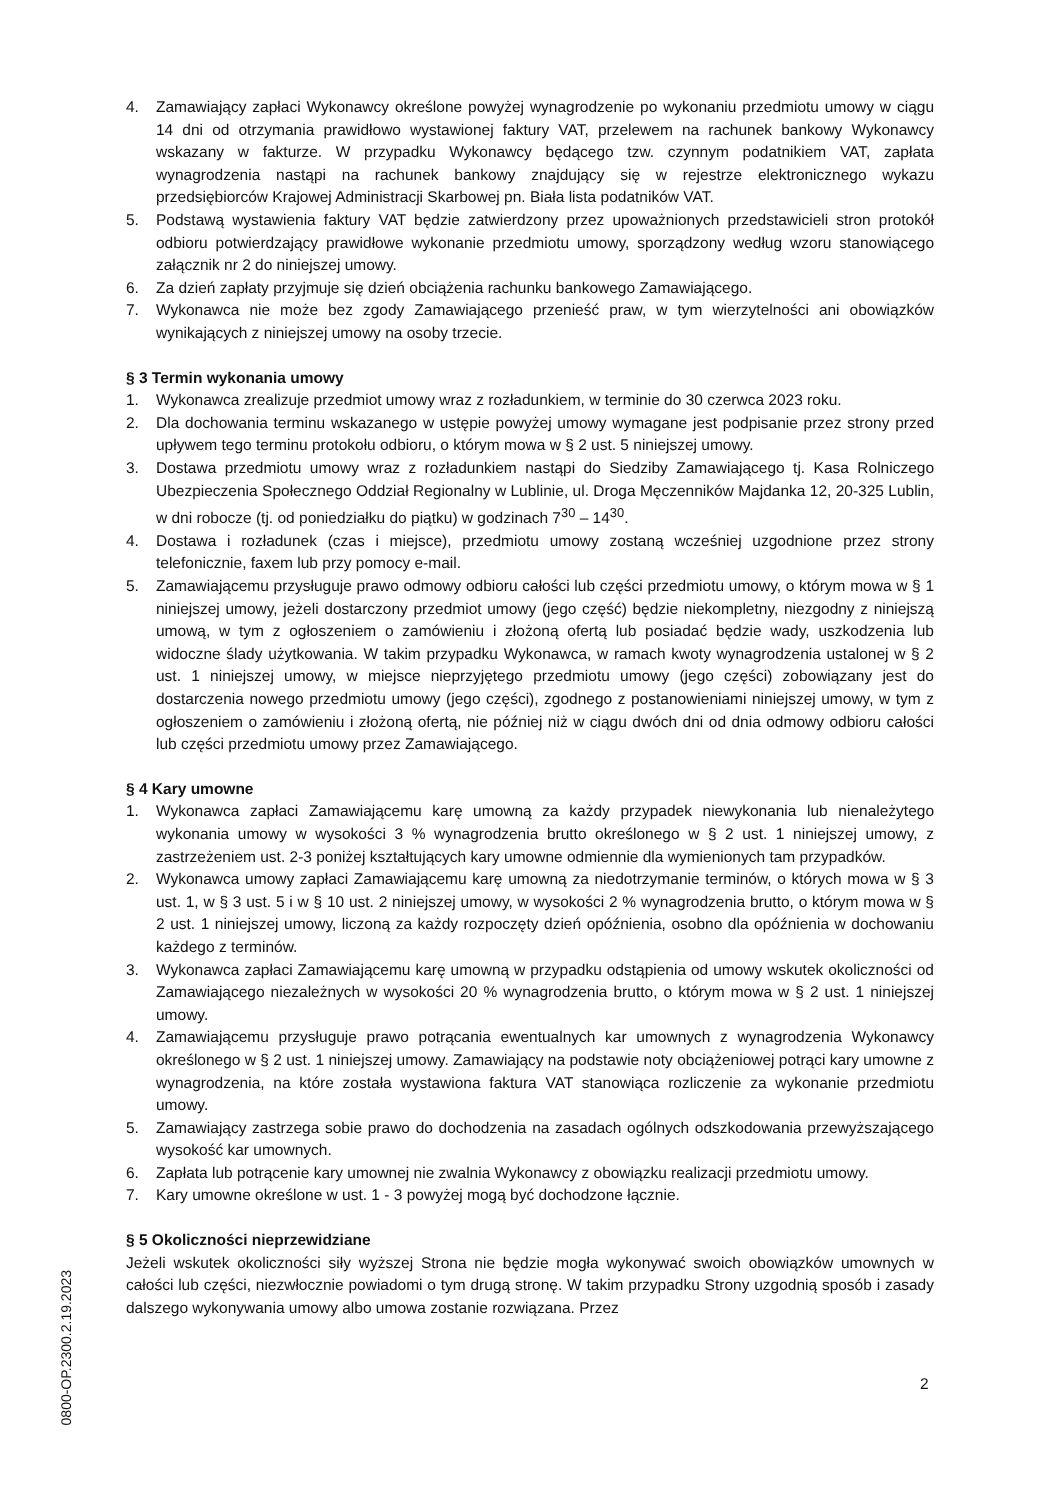4. Zamawiający zapłaci Wykonawcy określone powyżej wynagrodzenie po wykonaniu przedmiotu umowy w ciągu 14 dni od otrzymania prawidłowo wystawionej faktury VAT, przelewem na rachunek bankowy Wykonawcy wskazany w fakturze. W przypadku Wykonawcy będącego tzw. czynnym podatnikiem VAT, zapłata wynagrodzenia nastąpi na rachunek bankowy znajdujący się w rejestrze elektronicznego wykazu przedsiębiorców Krajowej Administracji Skarbowej pn. Biała lista podatników VAT.
5. Podstawą wystawienia faktury VAT będzie zatwierdzony przez upoważnionych przedstawicieli stron protokół odbioru potwierdzający prawidłowe wykonanie przedmiotu umowy, sporządzony według wzoru stanowiącego załącznik nr 2 do niniejszej umowy.
6. Za dzień zapłaty przyjmuje się dzień obciążenia rachunku bankowego Zamawiającego.
7. Wykonawca nie może bez zgody Zamawiającego przenieść praw, w tym wierzytelności ani obowiązków wynikających z niniejszej umowy na osoby trzecie.
§ 3 Termin wykonania umowy
1. Wykonawca zrealizuje przedmiot umowy wraz z rozładunkiem, w terminie do 30 czerwca 2023 roku.
2. Dla dochowania terminu wskazanego w ustępie powyżej umowy wymagane jest podpisanie przez strony przed upływem tego terminu protokołu odbioru, o którym mowa w § 2 ust. 5 niniejszej umowy.
3. Dostawa przedmiotu umowy wraz z rozładunkiem nastąpi do Siedziby Zamawiającego tj. Kasa Rolniczego Ubezpieczenia Społecznego Oddział Regionalny w Lublinie, ul. Droga Męczenników Majdanka 12, 20-325 Lublin, w dni robocze (tj. od poniedziałku do piątku) w godzinach 7<sup>30</sup> – 14<sup>30</sup>.
4. Dostawa i rozładunek (czas i miejsce), przedmiotu umowy zostaną wcześniej uzgodnione przez strony telefonicznie, faxem lub przy pomocy e-mail.
5. Zamawiającemu przysługuje prawo odmowy odbioru całości lub części przedmiotu umowy, o którym mowa w § 1 niniejszej umowy, jeżeli dostarczony przedmiot umowy (jego część) będzie niekompletny, niezgodny z niniejszą umową, w tym z ogłoszeniem o zamówieniu i złożoną ofertą lub posiadać będzie wady, uszkodzenia lub widoczne ślady użytkowania. W takim przypadku Wykonawca, w ramach kwoty wynagrodzenia ustalonej w § 2 ust. 1 niniejszej umowy, w miejsce nieprzyjętego przedmiotu umowy (jego części) zobowiązany jest do dostarczenia nowego przedmiotu umowy (jego części), zgodnego z postanowieniami niniejszej umowy, w tym z ogłoszeniem o zamówieniu i złożoną ofertą, nie później niż w ciągu dwóch dni od dnia odmowy odbioru całości lub części przedmiotu umowy przez Zamawiającego.
§ 4 Kary umowne
1. Wykonawca zapłaci Zamawiającemu karę umowną za każdy przypadek niewykonania lub nienależytego wykonania umowy w wysokości 3 % wynagrodzenia brutto określonego w § 2 ust. 1 niniejszej umowy, z zastrzeżeniem ust. 2-3 poniżej kształtujących kary umowne odmiennie dla wymienionych tam przypadków.
2. Wykonawca umowy zapłaci Zamawiającemu karę umowną za niedotrzymanie terminów, o których mowa w § 3 ust. 1, w § 3 ust. 5 i w § 10 ust. 2 niniejszej umowy, w wysokości 2 % wynagrodzenia brutto, o którym mowa w § 2 ust. 1 niniejszej umowy, liczoną za każdy rozpoczęty dzień opóźnienia, osobno dla opóźnienia w dochowaniu każdego z terminów.
3. Wykonawca zapłaci Zamawiającemu karę umowną w przypadku odstąpienia od umowy wskutek okoliczności od Zamawiającego niezależnych w wysokości 20 % wynagrodzenia brutto, o którym mowa w § 2 ust. 1 niniejszej umowy.
4. Zamawiającemu przysługuje prawo potrącania ewentualnych kar umownych z wynagrodzenia Wykonawcy określonego w § 2 ust. 1 niniejszej umowy. Zamawiający na podstawie noty obciążeniowej potrąci kary umowne z wynagrodzenia, na które została wystawiona faktura VAT stanowiąca rozliczenie za wykonanie przedmiotu umowy.
5. Zamawiający zastrzega sobie prawo do dochodzenia na zasadach ogólnych odszkodowania przewyższającego wysokość kar umownych.
6. Zapłata lub potrącenie kary umownej nie zwalnia Wykonawcy z obowiązku realizacji przedmiotu umowy.
7. Kary umowne określone w ust. 1 - 3 powyżej mogą być dochodzone łącznie.
§ 5 Okoliczności nieprzewidziane
Jeżeli wskutek okoliczności siły wyższej Strona nie będzie mogła wykonywać swoich obowiązków umownych w całości lub części, niezwłocznie powiadomi o tym drugą stronę. W takim przypadku Strony uzgodnią sposób i zasady dalszego wykonywania umowy albo umowa zostanie rozwiązana. Przez
0800-OP.2300.2.19.2023
2